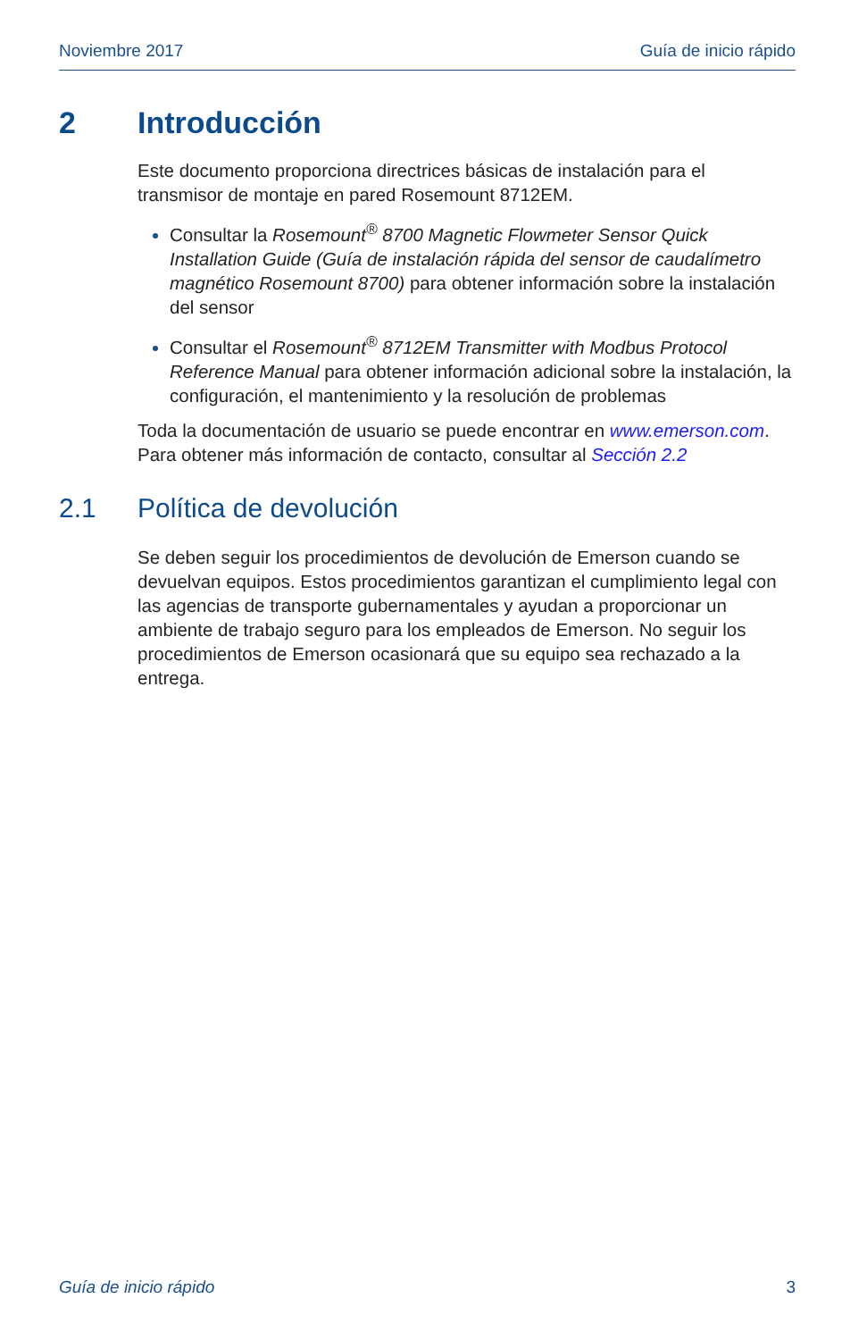Noviembre 2017 Guía de inicio rápido
2 Introducción
Este documento proporciona directrices básicas de instalación para el transmisor de montaje en pared Rosemount 8712EM.
Consultar la Rosemount<sup>®</sup> 8700 Magnetic Flowmeter Sensor Quick Installation Guide (Guía de instalación rápida del sensor de caudalímetro magnético Rosemount 8700) para obtener información sobre la instalación del sensor
Consultar el Rosemount<sup>®</sup> 8712EM Transmitter with Modbus Protocol Reference Manual para obtener información adicional sobre la instalación, la configuración, el mantenimiento y la resolución de problemas
Toda la documentación de usuario se puede encontrar en www.emerson.com. Para obtener más información de contacto, consultar al Sección 2.2
2.1 Política de devolución
Se deben seguir los procedimientos de devolución de Emerson cuando se devuelvan equipos. Estos procedimientos garantizan el cumplimiento legal con las agencias de transporte gubernamentales y ayudan a proporcionar un ambiente de trabajo seguro para los empleados de Emerson. No seguir los procedimientos de Emerson ocasionará que su equipo sea rechazado a la entrega.
Guía de inicio rápido 3